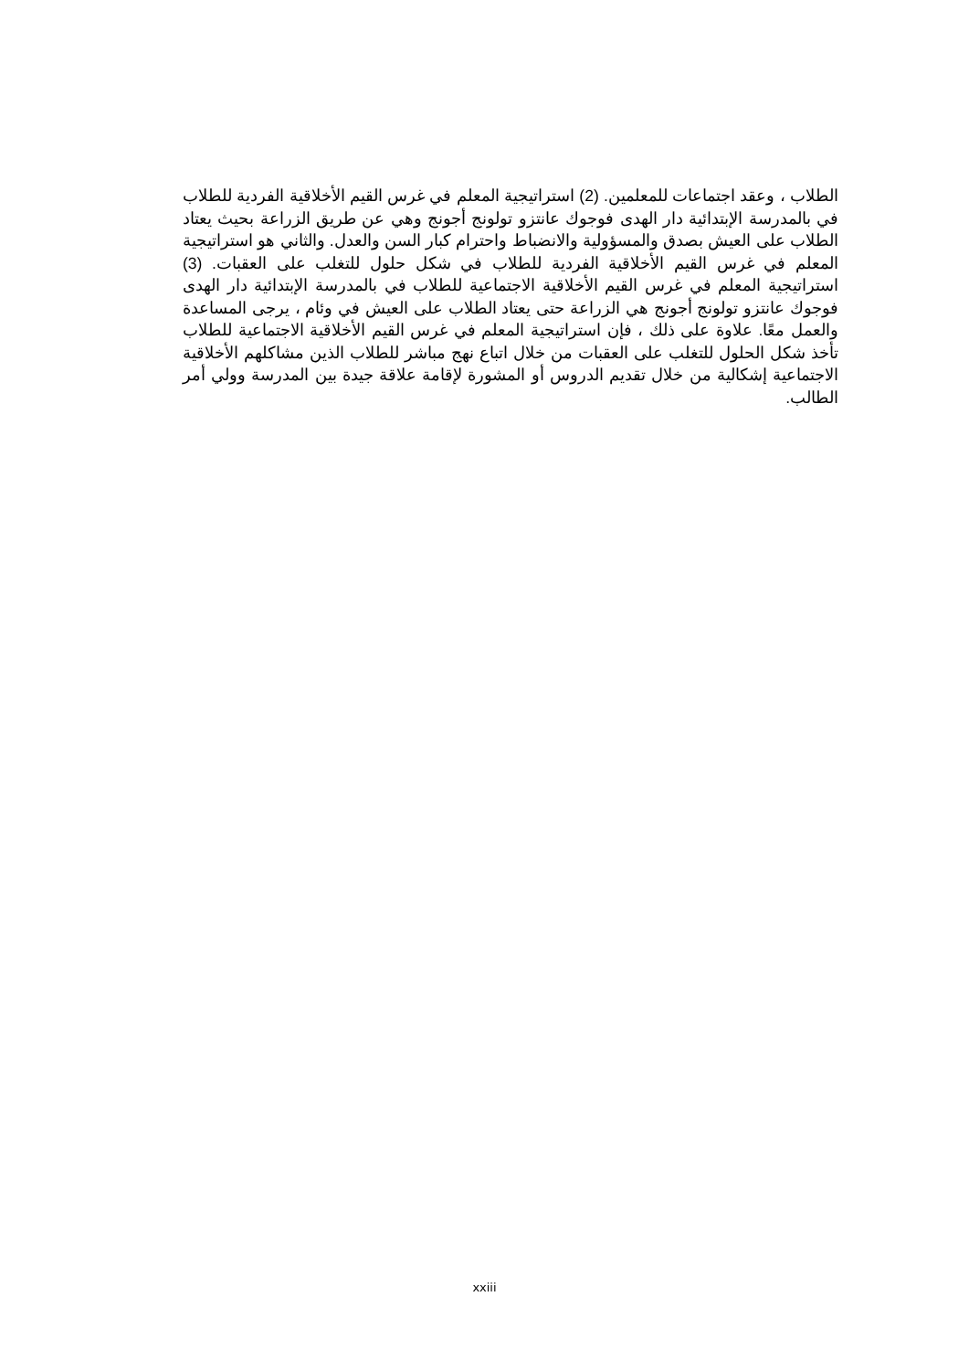الطلاب ، وعقد اجتماعات للمعلمين. (2) استراتيجية المعلم في غرس القيم الأخلاقية الفردية للطلاب في بالمدرسة الإبتدائية دار الهدى فوجوك عانتزو تولونج أجونج وهي عن طريق الزراعة بحيث يعتاد الطلاب على العيش بصدق والمسؤولية والانضباط واحترام كبار السن والعدل. والثاني هو استراتيجية المعلم في غرس القيم الأخلاقية الفردية للطلاب في شكل حلول للتغلب على العقبات. (3) استراتيجية المعلم في غرس القيم الأخلاقية الاجتماعية للطلاب في بالمدرسة الإبتدائية دار الهدى فوجوك عانتزو تولونج أجونج هي الزراعة حتى يعتاد الطلاب على العيش في وئام ، يرجى المساعدة والعمل معًا. علاوة على ذلك ، فإن استراتيجية المعلم في غرس القيم الأخلاقية الاجتماعية للطلاب تأخذ شكل الحلول للتغلب على العقبات من خلال اتباع نهج مباشر للطلاب الذين مشاكلهم الأخلاقية الاجتماعية إشكالية من خلال تقديم الدروس أو المشورة لإقامة علاقة جيدة بين المدرسة وولي أمر الطالب.
xxiii